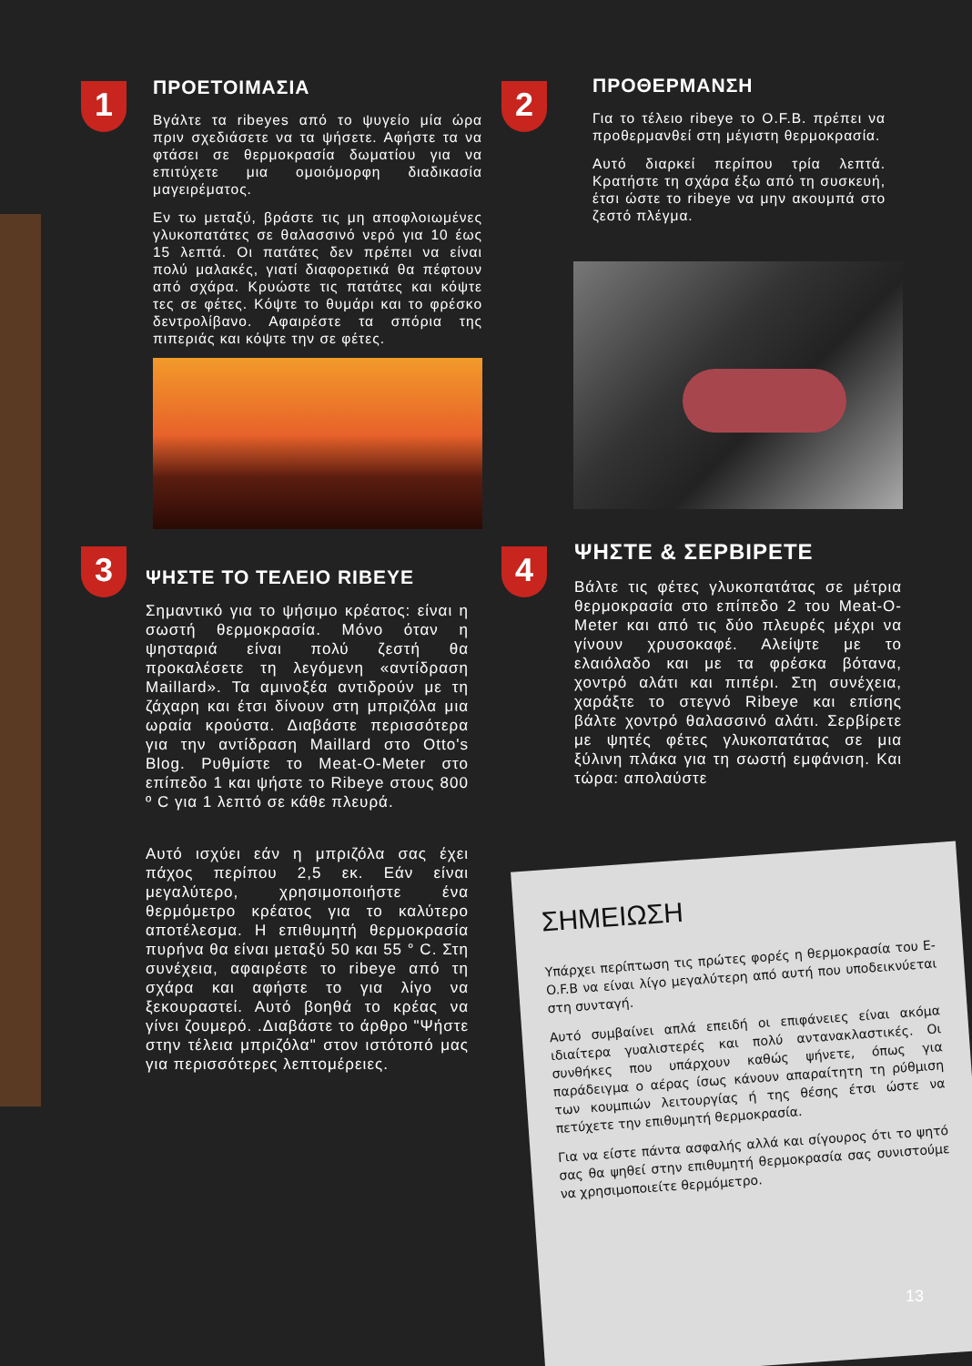1
ΠΡΟΕΤΟΙΜΑΣΙΑ
Βγάλτε τα ribeyes από το ψυγείο μία ώρα πριν σχεδιάσετε να τα ψήσετε. Αφήστε τα να φτάσει σε θερμοκρασία δωματίου για να επιτύχετε μια ομοιόμορφη διαδικασία μαγειρέματος.
Εν τω μεταξύ, βράστε τις μη αποφλοιωμένες γλυκοπατάτες σε θαλασσινό νερό για 10 έως 15 λεπτά. Οι πατάτες δεν πρέπει να είναι πολύ μαλακές, γιατί διαφορετικά θα πέφτουν από σχάρα. Κρυώστε τις πατάτες και κόψτε τες σε φέτες. Κόψτε το θυμάρι και το φρέσκο δεντρολίβανο. Αφαιρέστε τα σπόρια της πιπεριάς και κόψτε την σε φέτες.
2
ΠΡΟΘΕΡΜΑΝΣΗ
Για το τέλειο ribeye το O.F.B. πρέπει να προθερμανθεί στη μέγιστη θερμοκρασία.
Αυτό διαρκεί περίπου τρία λεπτά. Κρατήστε τη σχάρα έξω από τη συσκευή, έτσι ώστε το ribeye να μην ακουμπά στο ζεστό πλέγμα.
3
ΨΗΣΤΕ ΤΟ ΤΕΛΕΙΟ RIBEYE
Σημαντικό για το ψήσιμο κρέατος: είναι η σωστή θερμοκρασία. Μόνο όταν η ψησταριά είναι πολύ ζεστή θα προκαλέσετε τη λεγόμενη «αντίδραση Maillard». Τα αμινοξέα αντιδρούν με τη ζάχαρη και έτσι δίνουν στη μπριζόλα μια ωραία κρούστα. Διαβάστε περισσότερα για την αντίδραση Maillard στο Otto's Blog. Ρυθμίστε το Meat-O-Meter στο επίπεδο 1 και ψήστε το Ribeye στους 800 º C για 1 λεπτό σε κάθε πλευρά.
Αυτό ισχύει εάν η μπριζόλα σας έχει πάχος περίπου 2,5 εκ. Εάν είναι μεγαλύτερο, χρησιμοποιήστε ένα θερμόμετρο κρέατος για το καλύτερο αποτέλεσμα. Η επιθυμητή θερμοκρασία πυρήνα θα είναι μεταξύ 50 και 55 ° C. Στη συνέχεια, αφαιρέστε το ribeye από τη σχάρα και αφήστε το για λίγο να ξεκουραστεί. Αυτό βοηθά το κρέας να γίνει ζουμερό. .Διαβάστε το άρθρο "Ψήστε στην τέλεια μπριζόλα" στον ιστότοπό μας για περισσότερες λεπτομέρειες.
4
ΨΗΣΤΕ & ΣΕΡΒΙΡΕΤΕ
Βάλτε τις φέτες γλυκοπατάτας σε μέτρια θερμοκρασία στο επίπεδο 2 του Meat-O-Meter και από τις δύο πλευρές μέχρι να γίνουν χρυσοκαφέ. Αλείψτε με το ελαιόλαδο και με τα φρέσκα βότανα, χοντρό αλάτι και πιπέρι. Στη συνέχεια, χαράξτε το στεγνό Ribeye και επίσης βάλτε χοντρό θαλασσινό αλάτι. Σερβίρετε με ψητές φέτες γλυκοπατάτας σε μια ξύλινη πλάκα για τη σωστή εμφάνιση. Και τώρα: απολαύστε
ΣΗΜΕΙΩΣΗ
Υπάρχει περίπτωση τις πρώτες φορές η θερμοκρασία του E-O.F.B να είναι λίγο μεγαλύτερη από αυτή που υποδεικνύεται στη συνταγή.
Αυτό συμβαίνει απλά επειδή οι επιφάνειες είναι ακόμα ιδιαίτερα γυαλιστερές και πολύ αντανακλαστικές. Οι συνθήκες που υπάρχουν καθώς ψήνετε, όπως για παράδειγμα ο αέρας ίσως κάνουν απαραίτητη τη ρύθμιση των κουμπιών λειτουργίας ή της θέσης έτσι ώστε να πετύχετε την επιθυμητή θερμοκρασία.
Για να είστε πάντα ασφαλής αλλά και σίγουρος ότι το ψητό σας θα ψηθεί στην επιθυμητή θερμοκρασία σας συνιστούμε να χρησιμοποιείτε θερμόμετρο.
13